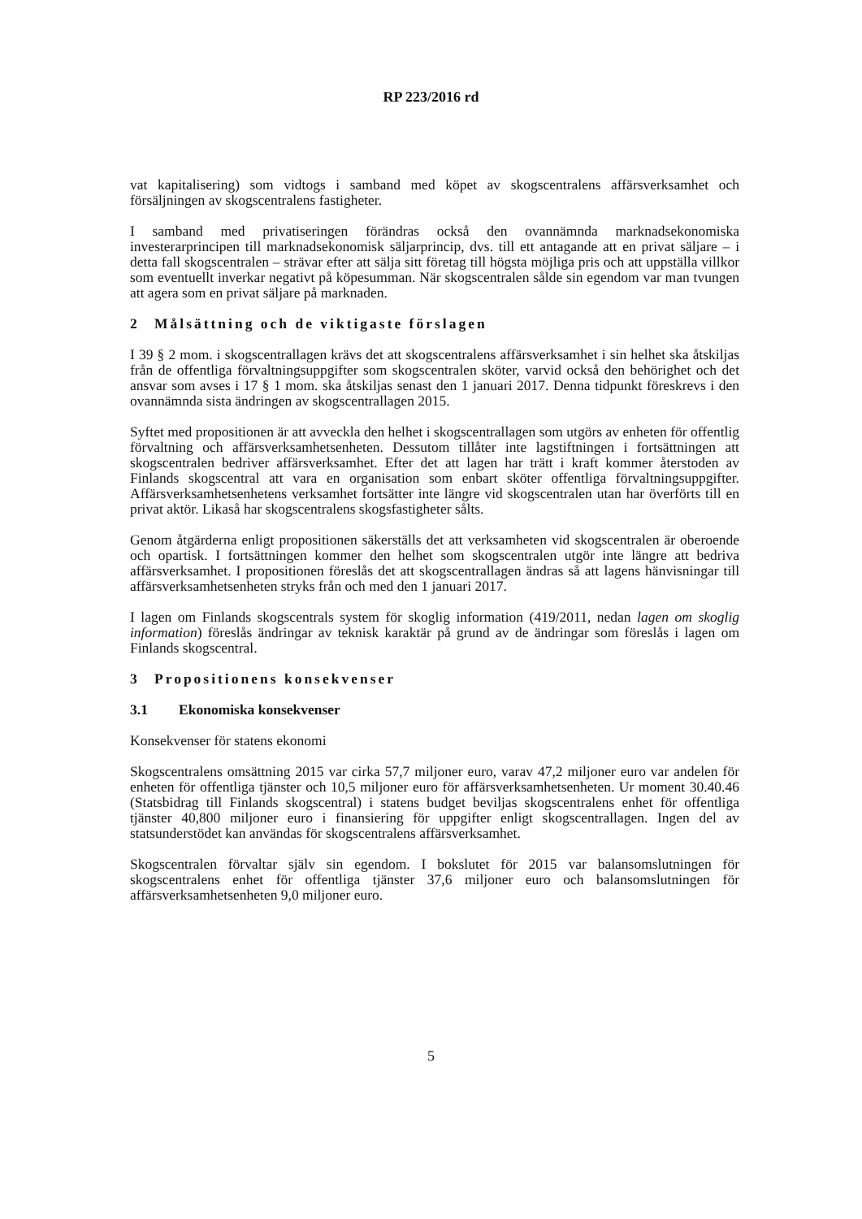RP 223/2016 rd
vat kapitalisering) som vidtogs i samband med köpet av skogscentralens affärsverksamhet och försäljningen av skogscentralens fastigheter.
I samband med privatiseringen förändras också den ovannämnda marknadsekonomiska investerarprincipen till marknadsekonomisk säljarprincip, dvs. till ett antagande att en privat säljare – i detta fall skogscentralen – strävar efter att sälja sitt företag till högsta möjliga pris och att uppställa villkor som eventuellt inverkar negativt på köpesumman. När skogscentralen sålde sin egendom var man tvungen att agera som en privat säljare på marknaden.
2 Målsättning och de viktigaste förslagen
I 39 § 2 mom. i skogscentrallagen krävs det att skogscentralens affärsverksamhet i sin helhet ska åtskiljas från de offentliga förvaltningsuppgifter som skogscentralen sköter, varvid också den behörighet och det ansvar som avses i 17 § 1 mom. ska åtskiljas senast den 1 januari 2017. Denna tidpunkt föreskrevs i den ovannämnda sista ändringen av skogscentrallagen 2015.
Syftet med propositionen är att avveckla den helhet i skogscentrallagen som utgörs av enheten för offentlig förvaltning och affärsverksamhetsenheten. Dessutom tillåter inte lagstiftningen i fortsättningen att skogscentralen bedriver affärsverksamhet. Efter det att lagen har trätt i kraft kommer återstoden av Finlands skogscentral att vara en organisation som enbart sköter offentliga förvaltningsuppgifter. Affärsverksamhetsenhetens verksamhet fortsätter inte längre vid skogscentralen utan har överförts till en privat aktör. Likaså har skogscentralens skogsfastigheter sålts.
Genom åtgärderna enligt propositionen säkerställs det att verksamheten vid skogscentralen är oberoende och opartisk. I fortsättningen kommer den helhet som skogscentralen utgör inte längre att bedriva affärsverksamhet. I propositionen föreslås det att skogscentrallagen ändras så att lagens hänvisningar till affärsverksamhetsenheten stryks från och med den 1 januari 2017.
I lagen om Finlands skogscentrals system för skoglig information (419/2011, nedan lagen om skoglig information) föreslås ändringar av teknisk karaktär på grund av de ändringar som föreslås i lagen om Finlands skogscentral.
3 Propositionens konsekvenser
3.1 Ekonomiska konsekvenser
Konsekvenser för statens ekonomi
Skogscentralens omsättning 2015 var cirka 57,7 miljoner euro, varav 47,2 miljoner euro var andelen för enheten för offentliga tjänster och 10,5 miljoner euro för affärsverksamhetsenheten. Ur moment 30.40.46 (Statsbidrag till Finlands skogscentral) i statens budget beviljas skogscentralens enhet för offentliga tjänster 40,800 miljoner euro i finansiering för uppgifter enligt skogscentrallagen. Ingen del av statsunderstödet kan användas för skogscentralens affärsverksamhet.
Skogscentralen förvaltar själv sin egendom. I bokslutet för 2015 var balansomslutningen för skogscentralens enhet för offentliga tjänster 37,6 miljoner euro och balansomslutningen för affärsverksamhetsenheten 9,0 miljoner euro.
5